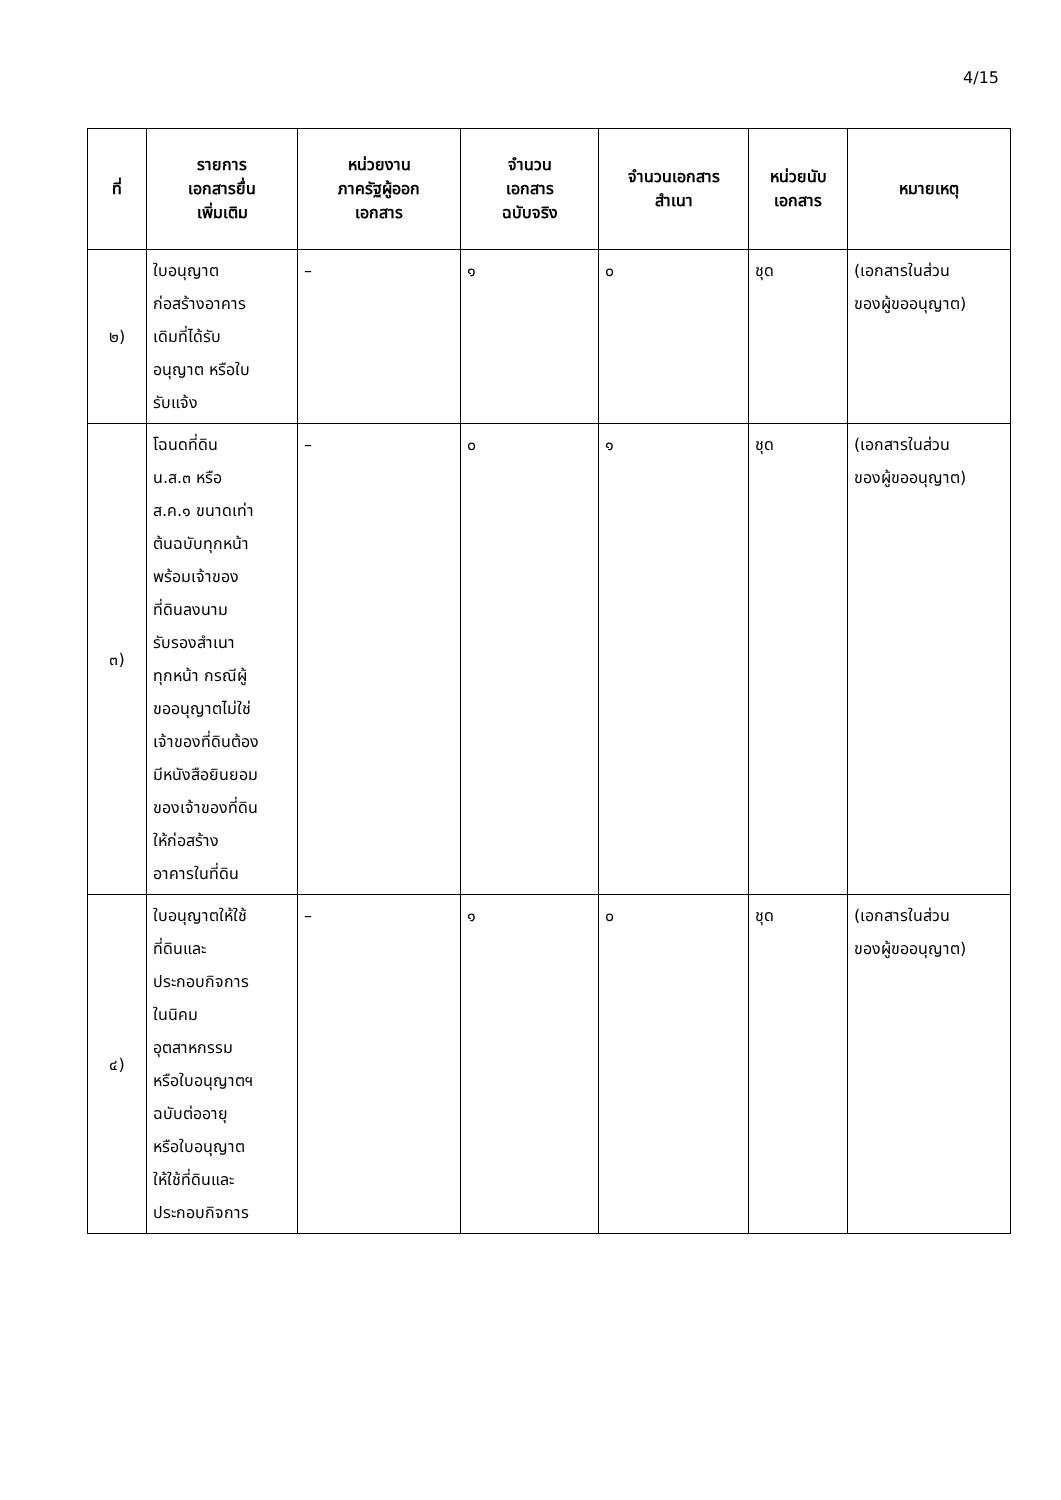4/15
| ที่ | รายการ เอกสารยื่น เพิ่มเติม | หน่วยงาน ภาครัฐผู้ออก เอกสาร | จำนวน เอกสาร ฉบับจริง | จำนวนเอกสาร สำเนา | หน่วยนับ เอกสาร | หมายเหตุ |
| --- | --- | --- | --- | --- | --- | --- |
| ๒) | ใบอนุญาต ก่อสร้างอาคาร เดิมที่ได้รับ อนุญาต หรือใบ รับแจ้ง | – | ๑ | ๐ | ชุด | (เอกสารในส่วน ของผู้ขออนุญาต) |
| ๓) | โฉนดที่ดิน น.ส.๓ หรือ ส.ค.๑ ขนาดเท่า ต้นฉบับทุกหน้า พร้อมเจ้าของ ที่ดินลงนาม รับรองสำเนา ทุกหน้า กรณีผู้ ขออนุญาตไม่ใช่ เจ้าของที่ดินต้อง มีหนังสือยินยอม ของเจ้าของที่ดิน ให้ก่อสร้าง อาคารในที่ดิน | – | ๐ | ๑ | ชุด | (เอกสารในส่วน ของผู้ขออนุญาต) |
| ๔) | ใบอนุญาตให้ใช้ ที่ดินและ ประกอบกิจการ ในนิคม อุตสาหกรรม หรือใบอนุญาตฯ ฉบับต่ออายุ หรือใบอนุญาต ให้ใช้ที่ดินและ ประกอบกิจการ | – | ๑ | ๐ | ชุด | (เอกสารในส่วน ของผู้ขออนุญาต) |